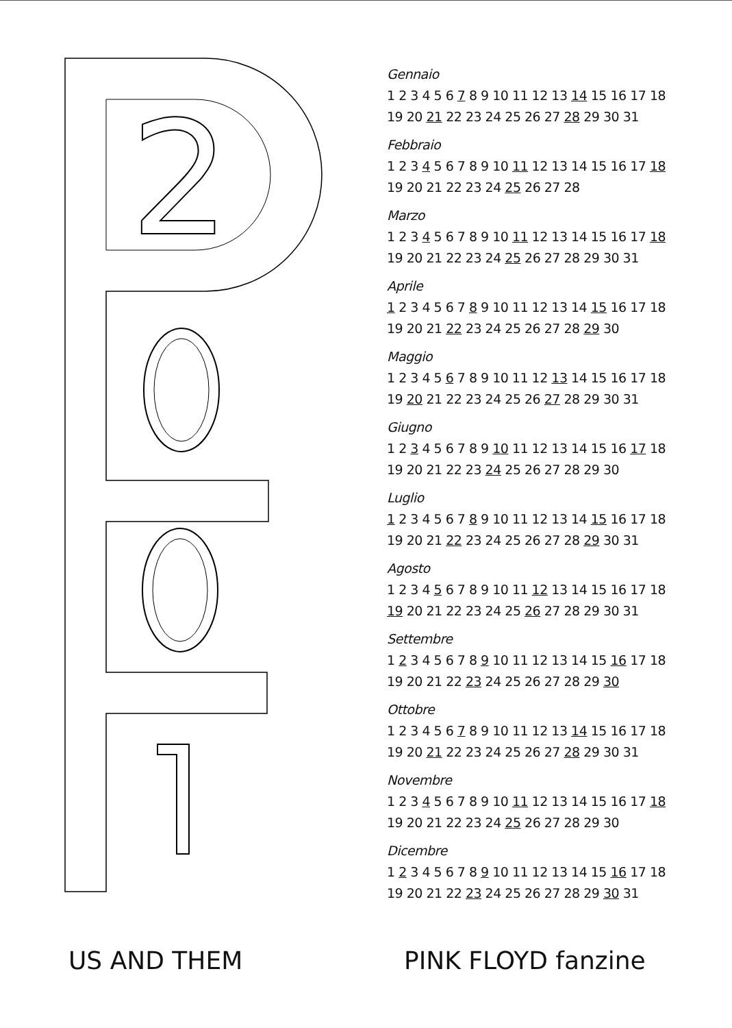2
Gennaio
1 2 3 4 5 6 7 8 9 10 11 12 13 14 15 16 17 18
19 20 21 22 23 24 25 26 27 28 29 30 31
Febbraio
1 2 3 4 5 6 7 8 9 10 11 12 13 14 15 16 17 18
19 20 21 22 23 24 25 26 27 28
Marzo
1 2 3 4 5 6 7 8 9 10 11 12 13 14 15 16 17 18
19 20 21 22 23 24 25 26 27 28 29 30 31
Aprile
1 2 3 4 5 6 7 8 9 10 11 12 13 14 15 16 17 18
19 20 21 22 23 24 25 26 27 28 29 30
Maggio
1 2 3 4 5 6 7 8 9 10 11 12 13 14 15 16 17 18
19 20 21 22 23 24 25 26 27 28 29 30 31
Giugno
1 2 3 4 5 6 7 8 9 10 11 12 13 14 15 16 17 18
19 20 21 22 23 24 25 26 27 28 29 30
Luglio
1 2 3 4 5 6 7 8 9 10 11 12 13 14 15 16 17 18
19 20 21 22 23 24 25 26 27 28 29 30 31
Agosto
1 2 3 4 5 6 7 8 9 10 11 12 13 14 15 16 17 18
19 20 21 22 23 24 25 26 27 28 29 30 31
Settembre
1 2 3 4 5 6 7 8 9 10 11 12 13 14 15 16 17 18
19 20 21 22 23 24 25 26 27 28 29 30
Ottobre
1 2 3 4 5 6 7 8 9 10 11 12 13 14 15 16 17 18
19 20 21 22 23 24 25 26 27 28 29 30 31
Novembre
1 2 3 4 5 6 7 8 9 10 11 12 13 14 15 16 17 18
19 20 21 22 23 24 25 26 27 28 29 30
Dicembre
1 2 3 4 5 6 7 8 9 10 11 12 13 14 15 16 17 18
19 20 21 22 23 24 25 26 27 28 29 30 31
US AND THEM PINK FLOYD fanzine